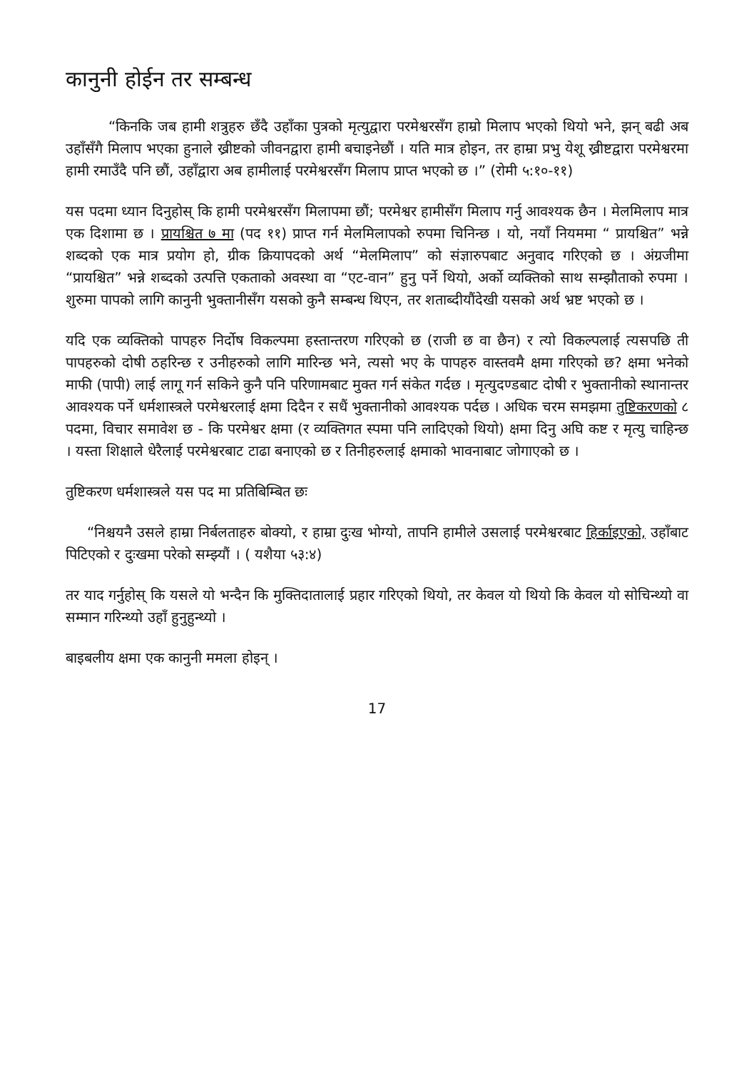कानुनी होईन तर सम्बन्ध
“किनकि जब हामी शत्रुहरु छँदै उहाँका पुत्रको मृत्युद्वारा परमेश्वरसँग हाम्रो मिलाप भएको थियो भने, झन् बढी अब उहाँसँगै मिलाप भएका हुनाले ख्रीष्टको जीवनद्वारा हामी बचाइनेछौं । यति मात्र होइन, तर हाम्रा प्रभु येशू ख्रीष्टद्वारा परमेश्वरमा हामी रमाउँदै पनि छौं, उहाँद्वारा अब हामीलाई परमेश्वरसँग मिलाप प्राप्त भएको छ ।” (रोमी ५:१०-११)
यस पदमा ध्यान दिनुहोस् कि हामी परमेश्वरसँग मिलापमा छौं; परमेश्वर हामीसँग मिलाप गर्नु आवश्यक छैन । मेलमिलाप मात्र एक दिशामा छ । प्रायश्चित ७ मा (पद ११) प्राप्त गर्न मेलमिलापको रुपमा चिनिन्छ । यो, नयाँ नियममा “ प्रायश्चित” भन्ने शब्दको एक मात्र प्रयोग हो, ग्रीक क्रियापदको अर्थ “मेलमिलाप” को संज्ञारुपबाट अनुवाद गरिएको छ । अंग्रजीमा “प्रायश्चित” भन्ने शब्दको उत्पत्ति एकताको अवस्था वा “एट-वान” हुनु पर्ने थियो, अर्को व्यक्तिको साथ सम्झौताको रुपमा । शुरुमा पापको लागि कानुनी भुक्तानीसँग यसको कुनै सम्बन्ध थिएन, तर शताब्दीयौंदेखी यसको अर्थ भ्रष्ट भएको छ ।
यदि एक व्यक्तिको पापहरु निर्दोष विकल्पमा हस्तान्तरण गरिएको छ (राजी छ वा छैन) र त्यो विकल्पलाई त्यसपछि ती पापहरुको दोषी ठहरिन्छ र उनीहरुको लागि मारिन्छ भने, त्यसो भए के पापहरु वास्तवमै क्षमा गरिएको छ? क्षमा भनेको माफी (पापी) लाई लागू गर्न सकिने कुनै पनि परिणामबाट मुक्त गर्न संकेत गर्दछ । मृत्युदण्डबाट दोषी र भुक्तानीको स्थानान्तर आवश्यक पर्ने धर्मशास्त्रले परमेश्वरलाई क्षमा दिदैन र सधैं भुक्तानीको आवश्यक पर्दछ । अधिक चरम समझमा तुष्टिकरणको ८ पदमा, विचार समावेश छ - कि परमेश्वर क्षमा (र व्यक्तिगत स्पमा पनि लादिएको थियो) क्षमा दिनु अघि कष्ट र मृत्यु चाहिन्छ । यस्ता शिक्षाले धेरैलाई परमेश्वरबाट टाढा बनाएको छ र तिनीहरुलाई क्षमाको भावनाबाट जोगाएको छ ।
तुष्टिकरण धर्मशास्त्रले यस पद मा प्रतिबिम्बित छः
“निश्चयनै उसले हाम्रा निर्बलताहरु बोक्यो, र हाम्रा दुःख भोग्यो, तापनि हामीले उसलाई परमेश्वरबाट हिर्काइएको, उहाँबाट पिटिएको र दुःखमा परेको सम्झ्यौं । ( यशैया ५३:४)
तर याद गर्नुहोस् कि यसले यो भन्दैन कि मुक्तिदातालाई प्रहार गरिएको थियो, तर केवल यो थियो कि केवल यो सोचिन्थ्यो वा सम्मान गरिन्थ्यो उहाँ हुनुहुन्थ्यो ।
बाइबलीय क्षमा एक कानुनी ममला होइन् ।
17